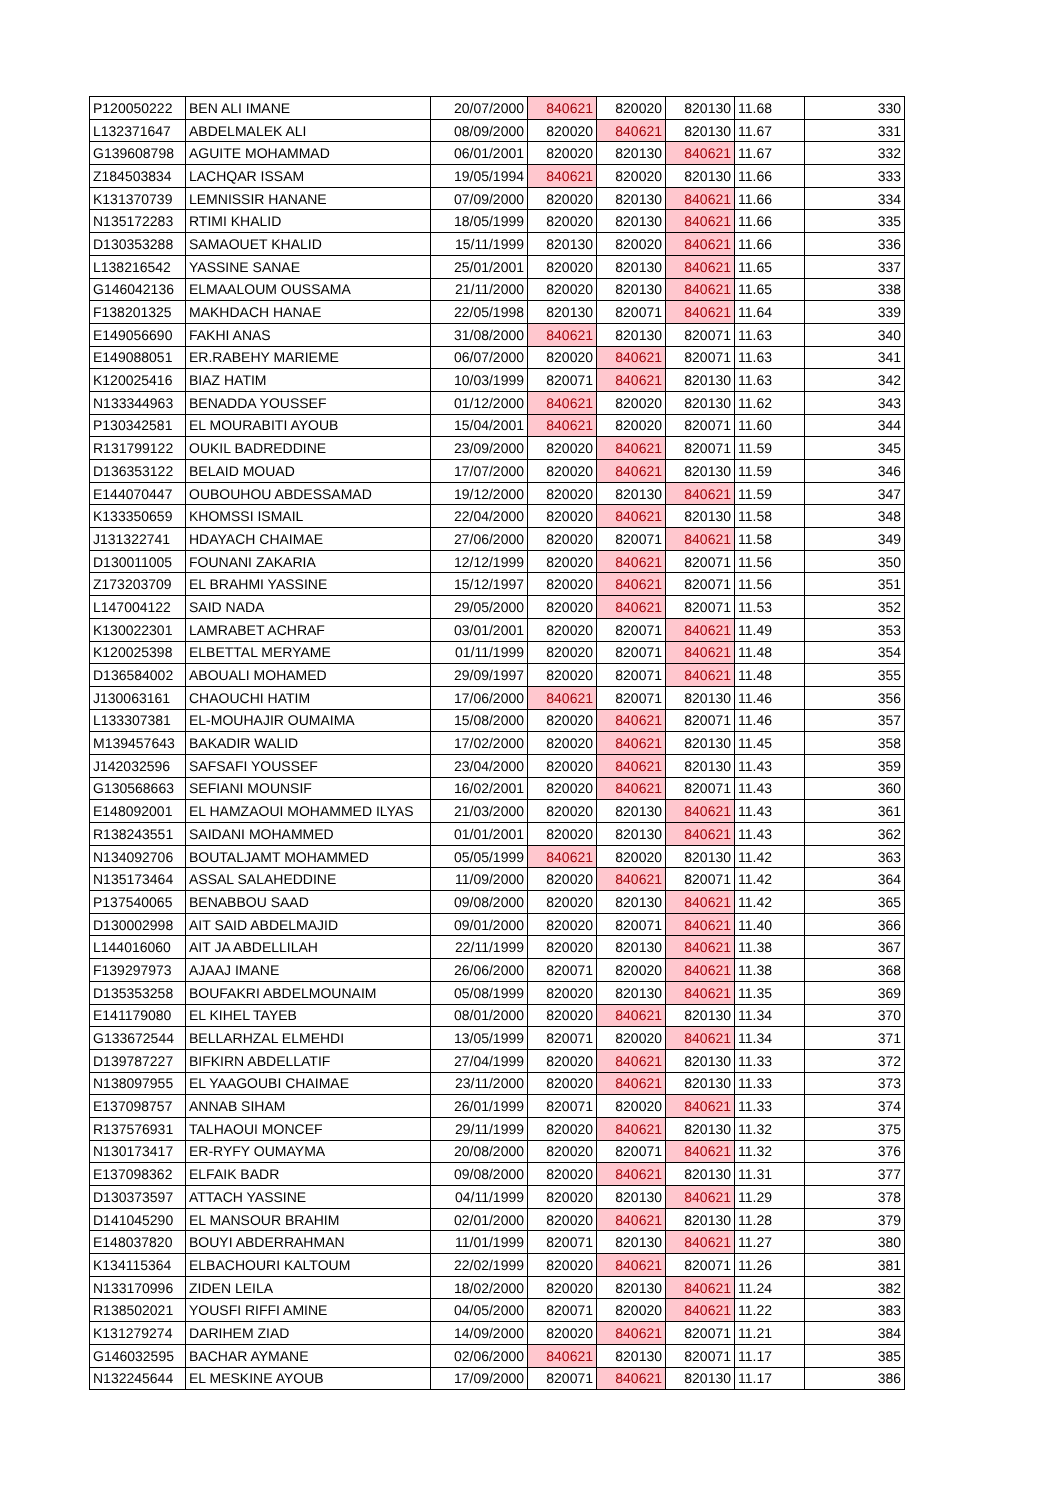| P120050222 | BEN ALI IMANE | 20/07/2000 | 840621 | 820020 | 820130 | 11.68 | 330 |
| L132371647 | ABDELMALEK ALI | 08/09/2000 | 820020 | 840621 | 820130 | 11.67 | 331 |
| G139608798 | AGUITE MOHAMMAD | 06/01/2001 | 820020 | 820130 | 840621 | 11.67 | 332 |
| Z184503834 | LACHQAR ISSAM | 19/05/1994 | 840621 | 820020 | 820130 | 11.66 | 333 |
| K131370739 | LEMNISSIR HANANE | 07/09/2000 | 820020 | 820130 | 840621 | 11.66 | 334 |
| N135172283 | RTIMI KHALID | 18/05/1999 | 820020 | 820130 | 840621 | 11.66 | 335 |
| D130353288 | SAMAOUET KHALID | 15/11/1999 | 820130 | 820020 | 840621 | 11.66 | 336 |
| L138216542 | YASSINE SANAE | 25/01/2001 | 820020 | 820130 | 840621 | 11.65 | 337 |
| G146042136 | ELMAALOUM OUSSAMA | 21/11/2000 | 820020 | 820130 | 840621 | 11.65 | 338 |
| F138201325 | MAKHDACH HANAE | 22/05/1998 | 820130 | 820071 | 840621 | 11.64 | 339 |
| E149056690 | FAKHI ANAS | 31/08/2000 | 840621 | 820130 | 820071 | 11.63 | 340 |
| E149088051 | ER.RABEHY MARIEME | 06/07/2000 | 820020 | 840621 | 820071 | 11.63 | 341 |
| K120025416 | BIAZ HATIM | 10/03/1999 | 820071 | 840621 | 820130 | 11.63 | 342 |
| N133344963 | BENADDA YOUSSEF | 01/12/2000 | 840621 | 820020 | 820130 | 11.62 | 343 |
| P130342581 | EL MOURABITI AYOUB | 15/04/2001 | 840621 | 820020 | 820071 | 11.60 | 344 |
| R131799122 | OUKIL BADREDDINE | 23/09/2000 | 820020 | 840621 | 820071 | 11.59 | 345 |
| D136353122 | BELAID MOUAD | 17/07/2000 | 820020 | 840621 | 820130 | 11.59 | 346 |
| E144070447 | OUBOUHOU ABDESSAMAD | 19/12/2000 | 820020 | 820130 | 840621 | 11.59 | 347 |
| K133350659 | KHOMSSI ISMAIL | 22/04/2000 | 820020 | 840621 | 820130 | 11.58 | 348 |
| J131322741 | HDAYACH CHAIMAE | 27/06/2000 | 820020 | 820071 | 840621 | 11.58 | 349 |
| D130011005 | FOUNANI ZAKARIA | 12/12/1999 | 820020 | 840621 | 820071 | 11.56 | 350 |
| Z173203709 | EL BRAHMI YASSINE | 15/12/1997 | 820020 | 840621 | 820071 | 11.56 | 351 |
| L147004122 | SAID NADA | 29/05/2000 | 820020 | 840621 | 820071 | 11.53 | 352 |
| K130022301 | LAMRABET ACHRAF | 03/01/2001 | 820020 | 820071 | 840621 | 11.49 | 353 |
| K120025398 | ELBETTAL MERYAME | 01/11/1999 | 820020 | 820071 | 840621 | 11.48 | 354 |
| D136584002 | ABOUALI MOHAMED | 29/09/1997 | 820020 | 820071 | 840621 | 11.48 | 355 |
| J130063161 | CHAOUCHI HATIM | 17/06/2000 | 840621 | 820071 | 820130 | 11.46 | 356 |
| L133307381 | EL-MOUHAJIR OUMAIMA | 15/08/2000 | 820020 | 840621 | 820071 | 11.46 | 357 |
| M139457643 | BAKADIR WALID | 17/02/2000 | 820020 | 840621 | 820130 | 11.45 | 358 |
| J142032596 | SAFSAFI YOUSSEF | 23/04/2000 | 820020 | 840621 | 820130 | 11.43 | 359 |
| G130568663 | SEFIANI MOUNSIF | 16/02/2001 | 820020 | 840621 | 820071 | 11.43 | 360 |
| E148092001 | EL HAMZAOUI MOHAMMED ILYAS | 21/03/2000 | 820020 | 820130 | 840621 | 11.43 | 361 |
| R138243551 | SAIDANI MOHAMMED | 01/01/2001 | 820020 | 820130 | 840621 | 11.43 | 362 |
| N134092706 | BOUTALJAMT MOHAMMED | 05/05/1999 | 840621 | 820020 | 820130 | 11.42 | 363 |
| N135173464 | ASSAL SALAHEDDINE | 11/09/2000 | 820020 | 840621 | 820071 | 11.42 | 364 |
| P137540065 | BENABBOU SAAD | 09/08/2000 | 820020 | 820130 | 840621 | 11.42 | 365 |
| D130002998 | AIT SAID ABDELMAJID | 09/01/2000 | 820020 | 820071 | 840621 | 11.40 | 366 |
| L144016060 | AIT JA ABDELLILAH | 22/11/1999 | 820020 | 820130 | 840621 | 11.38 | 367 |
| F139297973 | AJAAJ IMANE | 26/06/2000 | 820071 | 820020 | 840621 | 11.38 | 368 |
| D135353258 | BOUFAKRI ABDELMOUNAIM | 05/08/1999 | 820020 | 820130 | 840621 | 11.35 | 369 |
| E141179080 | EL KIHEL TAYEB | 08/01/2000 | 820020 | 840621 | 820130 | 11.34 | 370 |
| G133672544 | BELLARHZAL ELMEHDI | 13/05/1999 | 820071 | 820020 | 840621 | 11.34 | 371 |
| D139787227 | BIFKIRN ABDELLATIF | 27/04/1999 | 820020 | 840621 | 820130 | 11.33 | 372 |
| N138097955 | EL YAAGOUBI CHAIMAE | 23/11/2000 | 820020 | 840621 | 820130 | 11.33 | 373 |
| E137098757 | ANNAB SIHAM | 26/01/1999 | 820071 | 820020 | 840621 | 11.33 | 374 |
| R137576931 | TALHAOUI MONCEF | 29/11/1999 | 820020 | 840621 | 820130 | 11.32 | 375 |
| N130173417 | ER-RYFY OUMAYMA | 20/08/2000 | 820020 | 820071 | 840621 | 11.32 | 376 |
| E137098362 | ELFAIK BADR | 09/08/2000 | 820020 | 840621 | 820130 | 11.31 | 377 |
| D130373597 | ATTACH YASSINE | 04/11/1999 | 820020 | 820130 | 840621 | 11.29 | 378 |
| D141045290 | EL MANSOUR BRAHIM | 02/01/2000 | 820020 | 840621 | 820130 | 11.28 | 379 |
| E148037820 | BOUYI ABDERRAHMAN | 11/01/1999 | 820071 | 820130 | 840621 | 11.27 | 380 |
| K134115364 | ELBACHOURI KALTOUM | 22/02/1999 | 820020 | 840621 | 820071 | 11.26 | 381 |
| N133170996 | ZIDEN LEILA | 18/02/2000 | 820020 | 820130 | 840621 | 11.24 | 382 |
| R138502021 | YOUSFI RIFFI AMINE | 04/05/2000 | 820071 | 820020 | 840621 | 11.22 | 383 |
| K131279274 | DARIHEM ZIAD | 14/09/2000 | 820020 | 840621 | 820071 | 11.21 | 384 |
| G146032595 | BACHAR AYMANE | 02/06/2000 | 840621 | 820130 | 820071 | 11.17 | 385 |
| N132245644 | EL MESKINE AYOUB | 17/09/2000 | 820071 | 840621 | 820130 | 11.17 | 386 |